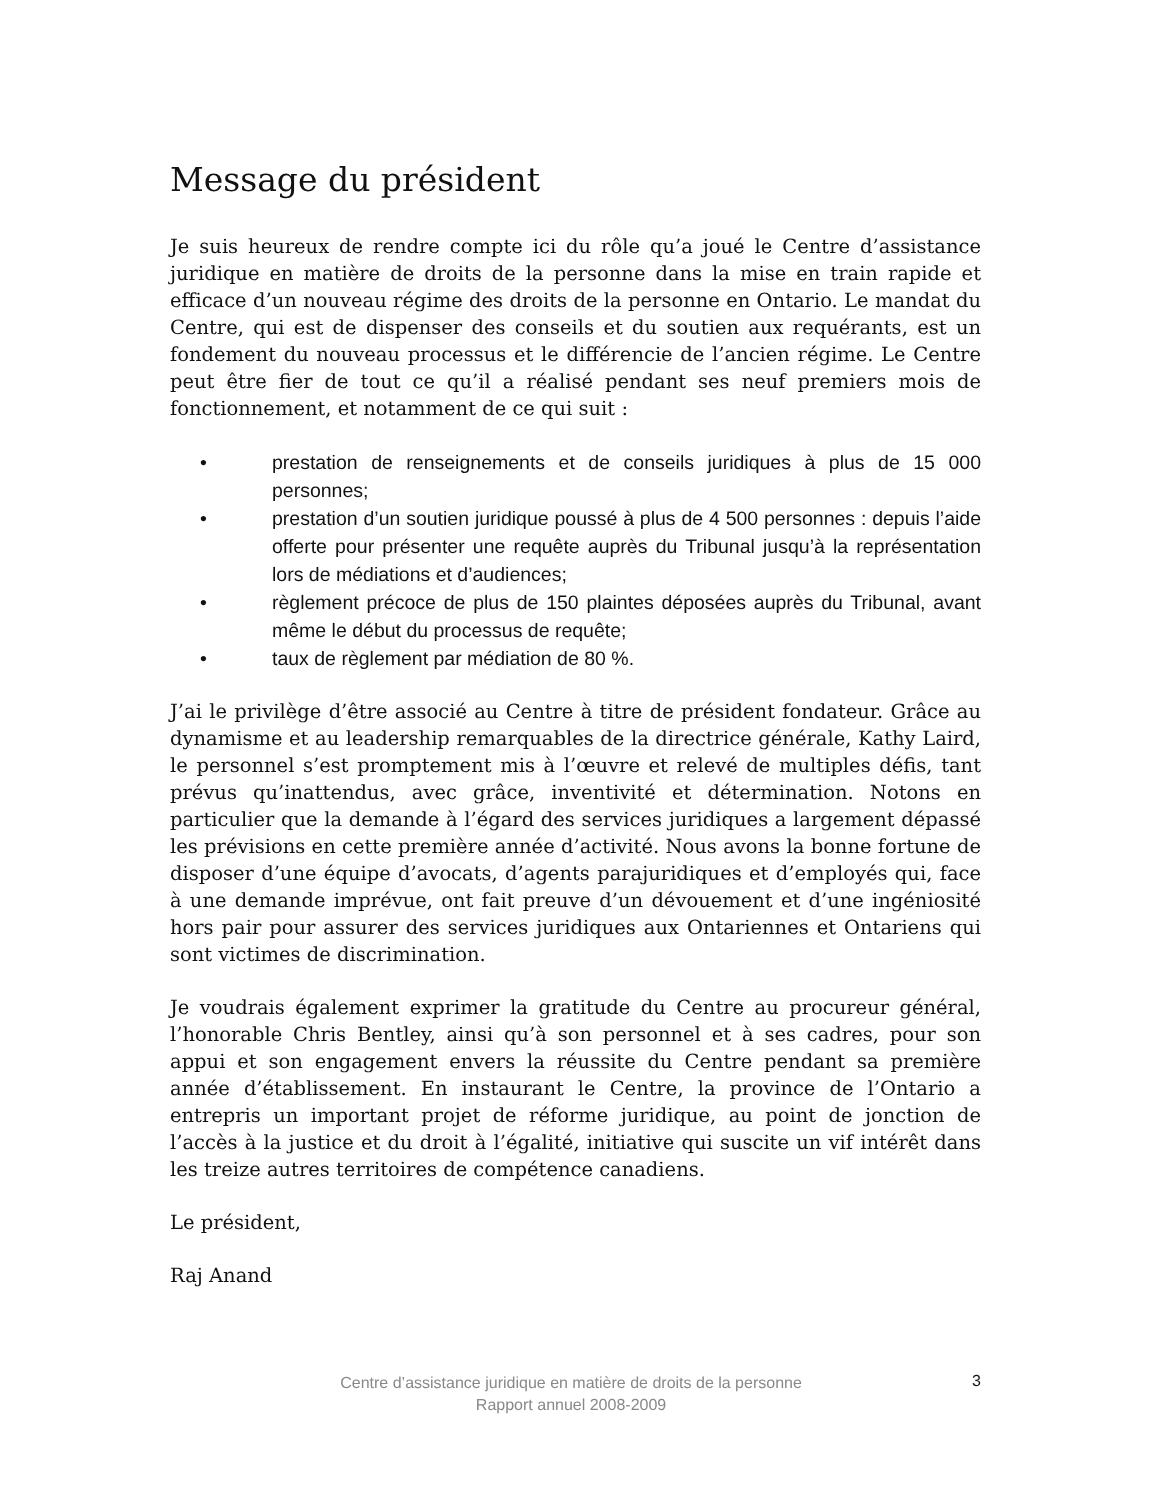Message du président
Je suis heureux de rendre compte ici du rôle qu’a joué le Centre d’assistance juridique en matière de droits de la personne dans la mise en train rapide et efficace d’un nouveau régime des droits de la personne en Ontario. Le mandat du Centre, qui est de dispenser des conseils et du soutien aux requérants, est un fondement du nouveau processus et le différencie de l’ancien régime. Le Centre peut être fier de tout ce qu’il a réalisé pendant ses neuf premiers mois de fonctionnement, et notamment de ce qui suit :
• prestation de renseignements et de conseils juridiques à plus de 15 000 personnes;
• prestation d’un soutien juridique poussé à plus de 4 500 personnes : depuis l’aide offerte pour présenter une requête auprès du Tribunal jusqu’à la représentation lors de médiations et d’audiences;
• règlement précoce de plus de 150 plaintes déposées auprès du Tribunal, avant même le début du processus de requête;
• taux de règlement par médiation de 80 %.
J’ai le privilège d’être associé au Centre à titre de président fondateur. Grâce au dynamisme et au leadership remarquables de la directrice générale, Kathy Laird, le personnel s’est promptement mis à l’œuvre et relevé de multiples défis, tant prévus qu’inattendus, avec grâce, inventivité et détermination. Notons en particulier que la demande à l’égard des services juridiques a largement dépassé les prévisions en cette première année d’activité. Nous avons la bonne fortune de disposer d’une équipe d’avocats, d’agents parajuridiques et d’employés qui, face à une demande imprévue, ont fait preuve d’un dévouement et d’une ingéniosité hors pair pour assurer des services juridiques aux Ontariennes et Ontariens qui sont victimes de discrimination.
Je voudrais également exprimer la gratitude du Centre au procureur général, l’honorable Chris Bentley, ainsi qu’à son personnel et à ses cadres, pour son appui et son engagement envers la réussite du Centre pendant sa première année d’établissement. En instaurant le Centre, la province de l’Ontario a entrepris un important projet de réforme juridique, au point de jonction de l’accès à la justice et du droit à l’égalité, initiative qui suscite un vif intérêt dans les treize autres territoires de compétence canadiens.
Le président,
Raj Anand
Centre d’assistance juridique en matière de droits de la personne
Rapport annuel 2008-2009
3